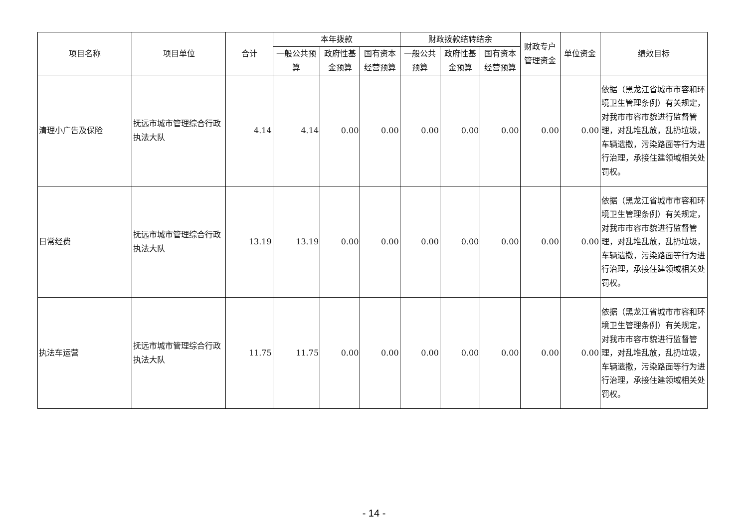| 项目名称 | 项目单位 | 合计 | 本年拨款 | | | 财政拨款结转结余 | | | 财政专户管理资金 | 单位资金 | 绩效目标 |
| --- | --- | --- | --- | --- | --- | --- | --- | --- | --- | --- | --- |
| | | | 一般公共预算 | 政府性基金预算 | 国有资本经营预算 | 一般公共预算 | 政府性基金预算 | 国有资本经营预算 | | | |
| 清理小广告及保险 | 抚远市城市管理综合行政执法大队 | 4.14 | 4.14 | 0.00 | 0.00 | 0.00 | 0.00 | 0.00 | 0.00 | 0.00 | 依据（黑龙江省城市市容和环境卫生管理条例）有关规定，对我市市容市貌进行监督管理，对乱堆乱放，乱扔垃圾，车辆遗撒，污染路面等行为进行治理，承接住建领域相关处罚权。 |
| 日常经费 | 抚远市城市管理综合行政执法大队 | 13.19 | 13.19 | 0.00 | 0.00 | 0.00 | 0.00 | 0.00 | 0.00 | 0.00 | 依据（黑龙江省城市市容和环境卫生管理条例）有关规定，对我市市容市貌进行监督管理，对乱堆乱放，乱扔垃圾，车辆遗撒，污染路面等行为进行治理，承接住建领域相关处罚权。 |
| 执法车运营 | 抚远市城市管理综合行政执法大队 | 11.75 | 11.75 | 0.00 | 0.00 | 0.00 | 0.00 | 0.00 | 0.00 | 0.00 | 依据（黑龙江省城市市容和环境卫生管理条例）有关规定，对我市市容市貌进行监督管理，对乱堆乱放，乱扔垃圾，车辆遗撒，污染路面等行为进行治理，承接住建领域相关处罚权。 |
- 14 -